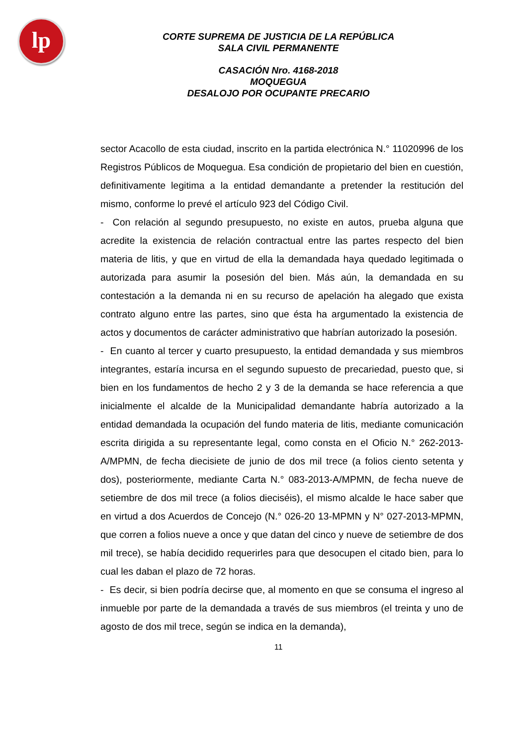lp
CORTE SUPREMA DE JUSTICIA DE LA REPÚBLICA
SALA CIVIL PERMANENTE
CASACIÓN Nro. 4168-2018
MOQUEGUA
DESALOJO POR OCUPANTE PRECARIO
sector Acacollo de esta ciudad, inscrito en la partida electrónica N.° 11020996 de los Registros Públicos de Moquegua. Esa condición de propietario del bien en cuestión, definitivamente legitima a la entidad demandante a pretender la restitución del mismo, conforme lo prevé el artículo 923 del Código Civil.
- Con relación al segundo presupuesto, no existe en autos, prueba alguna que acredite la existencia de relación contractual entre las partes respecto del bien materia de litis, y que en virtud de ella la demandada haya quedado legitimada o autorizada para asumir la posesión del bien. Más aún, la demandada en su contestación a la demanda ni en su recurso de apelación ha alegado que exista contrato alguno entre las partes, sino que ésta ha argumentado la existencia de actos y documentos de carácter administrativo que habrían autorizado la posesión.
- En cuanto al tercer y cuarto presupuesto, la entidad demandada y sus miembros integrantes, estaría incursa en el segundo supuesto de precariedad, puesto que, si bien en los fundamentos de hecho 2 y 3 de la demanda se hace referencia a que inicialmente el alcalde de la Municipalidad demandante habría autorizado a la entidad demandada la ocupación del fundo materia de litis, mediante comunicación escrita dirigida a su representante legal, como consta en el Oficio N.° 262-2013-A/MPMN, de fecha diecisiete de junio de dos mil trece (a folios ciento setenta y dos), posteriormente, mediante Carta N.° 083-2013-A/MPMN, de fecha nueve de setiembre de dos mil trece (a folios dieciséis), el mismo alcalde le hace saber que en virtud a dos Acuerdos de Concejo (N.° 026-20 13-MPMN y N° 027-2013-MPMN, que corren a folios nueve a once y que datan del cinco y nueve de setiembre de dos mil trece), se había decidido requerirles para que desocupen el citado bien, para lo cual les daban el plazo de 72 horas.
- Es decir, si bien podría decirse que, al momento en que se consuma el ingreso al inmueble por parte de la demandada a través de sus miembros (el treinta y uno de agosto de dos mil trece, según se indica en la demanda),
11